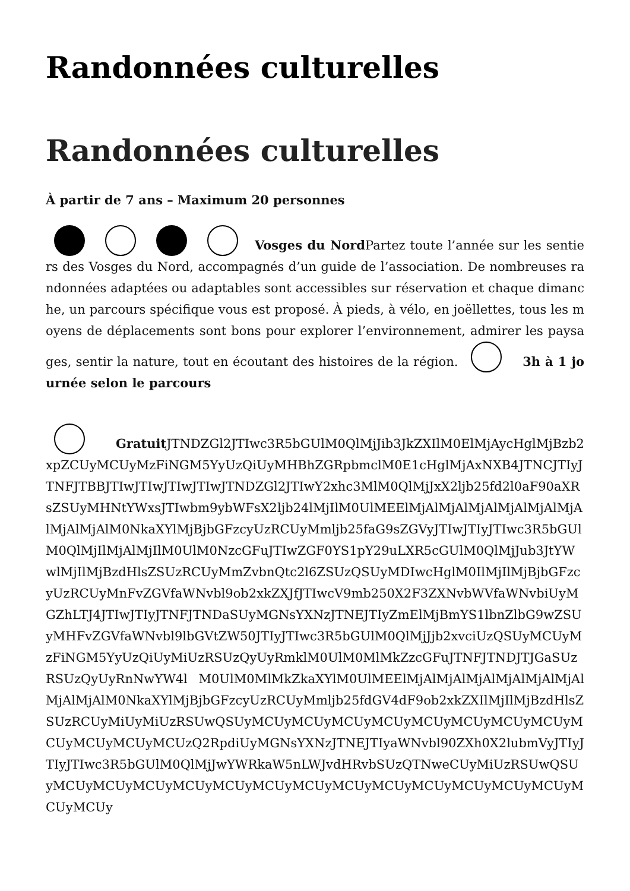Randonnées culturelles
Randonnées culturelles
À partir de 7 ans – Maximum 20 personnes
Vosges du Nord Partez toute l’année sur les sentiers des Vosges du Nord, accompagnés d’un guide de l’association. De nombreuses randonnées adaptées ou adaptables sont accessibles sur réservation et chaque dimanche, un parcours spécifique vous est proposé. À pieds, à vélo, en joëllettes, tous les moyens de déplacements sont bons pour explorer l’environnement, admirer les paysages, sentir la nature, tout en écoutant des histoires de la région. 3h à 1 journée selon le parcours
Gratuit JTNDZGl2JTIwc3R5bGUlM0QlMjJib3JkZXIlM0ElMjAycHglMjBzb2xpZCUyMCUyMzFiNGM5YyUzQiUyMHBhZGRpbmclM0E1cHglMjAxNXB4JTNCJTIyJTNFJTBBJTIwJTIwJTIwJTIwJTNDZGl2JTIwY2xhc3MlM0QlMjJxX2ljb25fd2l0aF90aXRsZSUyMHNtYWxsJTIwbm9ybWFsX2ljb24lMjIlM0UlMEElMjAlMjAlMjAlMjAlMjAlMjAlMjAlMjAlM0NkaXYlMjBjbGFzcyUzRCUyMmljb25faG9sZGVyJTIwJTIyJTIwc3R5bGUlM0QlMjIlMjAlMjIlM0UlM0NzcGFuJTIwZGF0YS1pY29uLXR5cGUlM0QlMjJub3JtYWwlMjIlMjBzdHlsZSUzRCUyMmZvbnQtc2l6ZSUzQSUyMDIwcHglM0IlMjIlMjBjbGFzcyUzRCUyMnFvZGVfaWNvbl9ob2xkZXJfJTIwcV9mb250X2F3ZXNvbWVfaWNvbiUyMGZhLTJ4JTIwJTIyJTNFJTNDaSUyMGNsYXNzJTNEJTIyZmElMjBmYS1lbnZlbG9wZSUyMHFvZGVfaWNvbl9lbGVtZW50JTIyJTIwc3R5bGUlM0QlMjJjb2xvciUzQSUyMCUyMzFiNGM5YyUzQiUyMiUzRSUzQyUyRmklM0UlM0MlMkZzcGFuJTNFJTNDJTJGaSUzRSUzQyUyRnNwYW4l M0UlM0MlMkZkaXYlM0UlMEElMjAlMjAlMjAlMjAlMjAlMjAlMjAlMjAlM0NkaXYlMjBjbGFzcyUzRCUyMmljb25fdGV4dF9ob2xkZXIlMjIlMjBzdHlsZSUzRCUyMiUyMiUzRSUwQSUyMCUyMCUyMCUyMCUyMCUyMCUyMCUyMCUyMCUyMCUyMCUyMCUzQ2RpdiUyMGNsYXNzJTNEJTIyaWNvbl90ZXh0X2lubmVyJTIyJTIyJTIwc3R5bGUlM0QlMjJwYWRkaW5nLWJvdHRvbSUzQTNweCUyMiUzRSUwQSUyMCUyMCUyMCUyMCUyMCUyMCUyMCUyMCUyMCUyMCUyMCUyMCUyMCUyMCUyMCUy